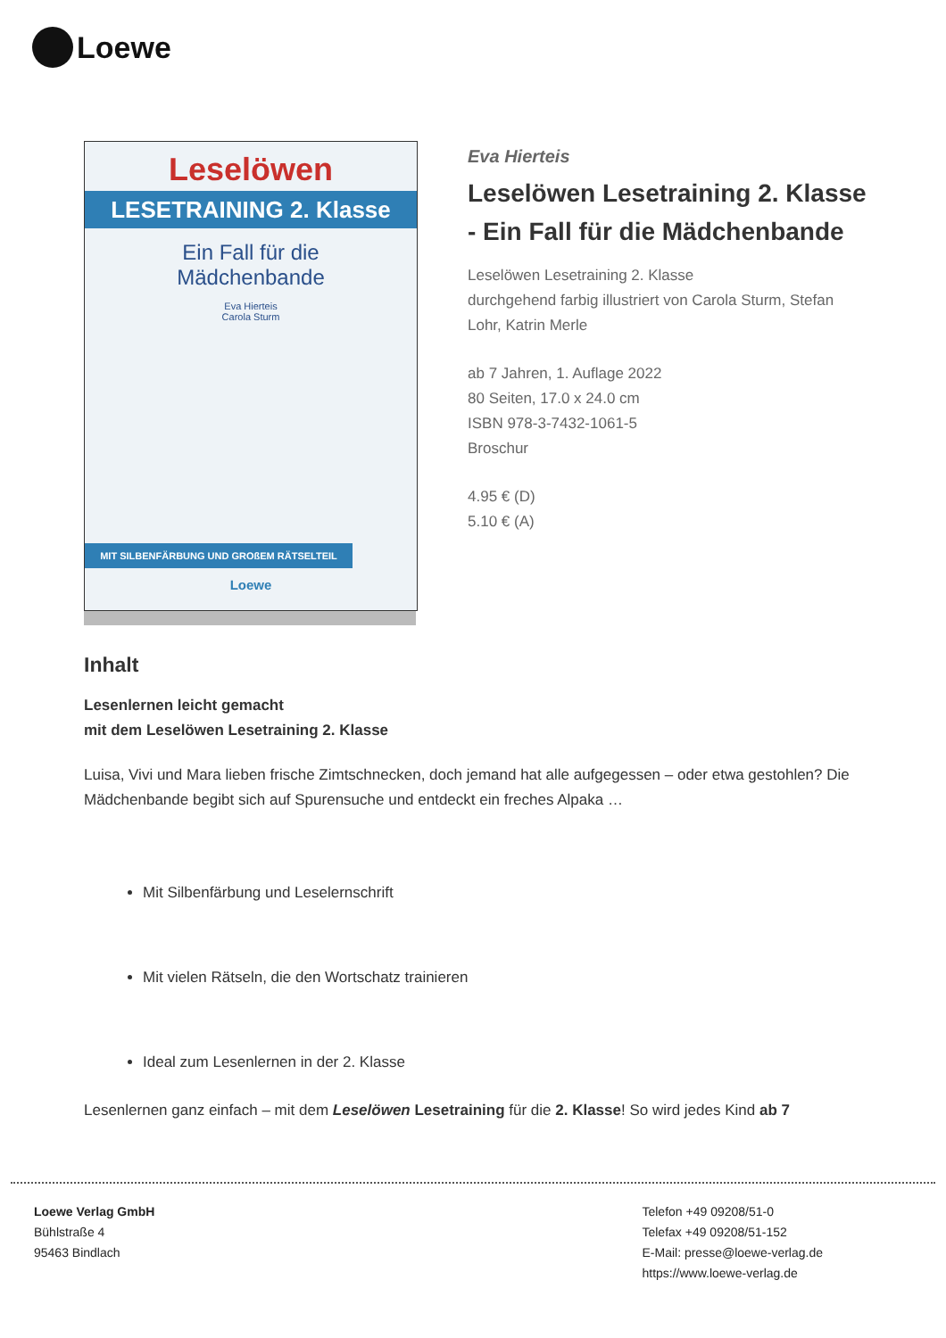Loewe
Leselöwen
LESETRAINING 2. Klasse
Ein Fall für die
Mädchenbande
Eva Hierteis
Carola Sturm
MIT SILBENFÄRBUNG UND GROßEM RÄTSELTEIL
Loewe
Eva Hierteis
Leselöwen Lesetraining 2. Klasse - Ein Fall für die Mädchenbande
Leselöwen Lesetraining 2. Klasse
durchgehend farbig illustriert von Carola Sturm, Stefan Lohr, Katrin Merle
ab 7 Jahren, 1. Auflage 2022
80 Seiten, 17.0 x 24.0 cm
ISBN 978-3-7432-1061-5
Broschur
4.95 € (D)
5.10 € (A)
Inhalt
Lesenlernen leicht gemacht
mit dem Leselöwen Lesetraining 2. Klasse
Luisa, Vivi und Mara lieben frische Zimtschnecken, doch jemand hat alle aufgegessen – oder etwa gestohlen? Die Mädchenbande begibt sich auf Spurensuche und entdeckt ein freches Alpaka …
Mit Silbenfärbung und Leselernschrift
Mit vielen Rätseln, die den Wortschatz trainieren
Ideal zum Lesenlernen in der 2. Klasse
Lesenlernen ganz einfach – mit dem Leselöwen Lesetraining für die 2. Klasse! So wird jedes Kind ab 7
Loewe Verlag GmbH
Bühlstraße 4
95463 Bindlach
Telefon +49 09208/51-0
Telefax +49 09208/51-152
E-Mail: presse@loewe-verlag.de
https://www.loewe-verlag.de